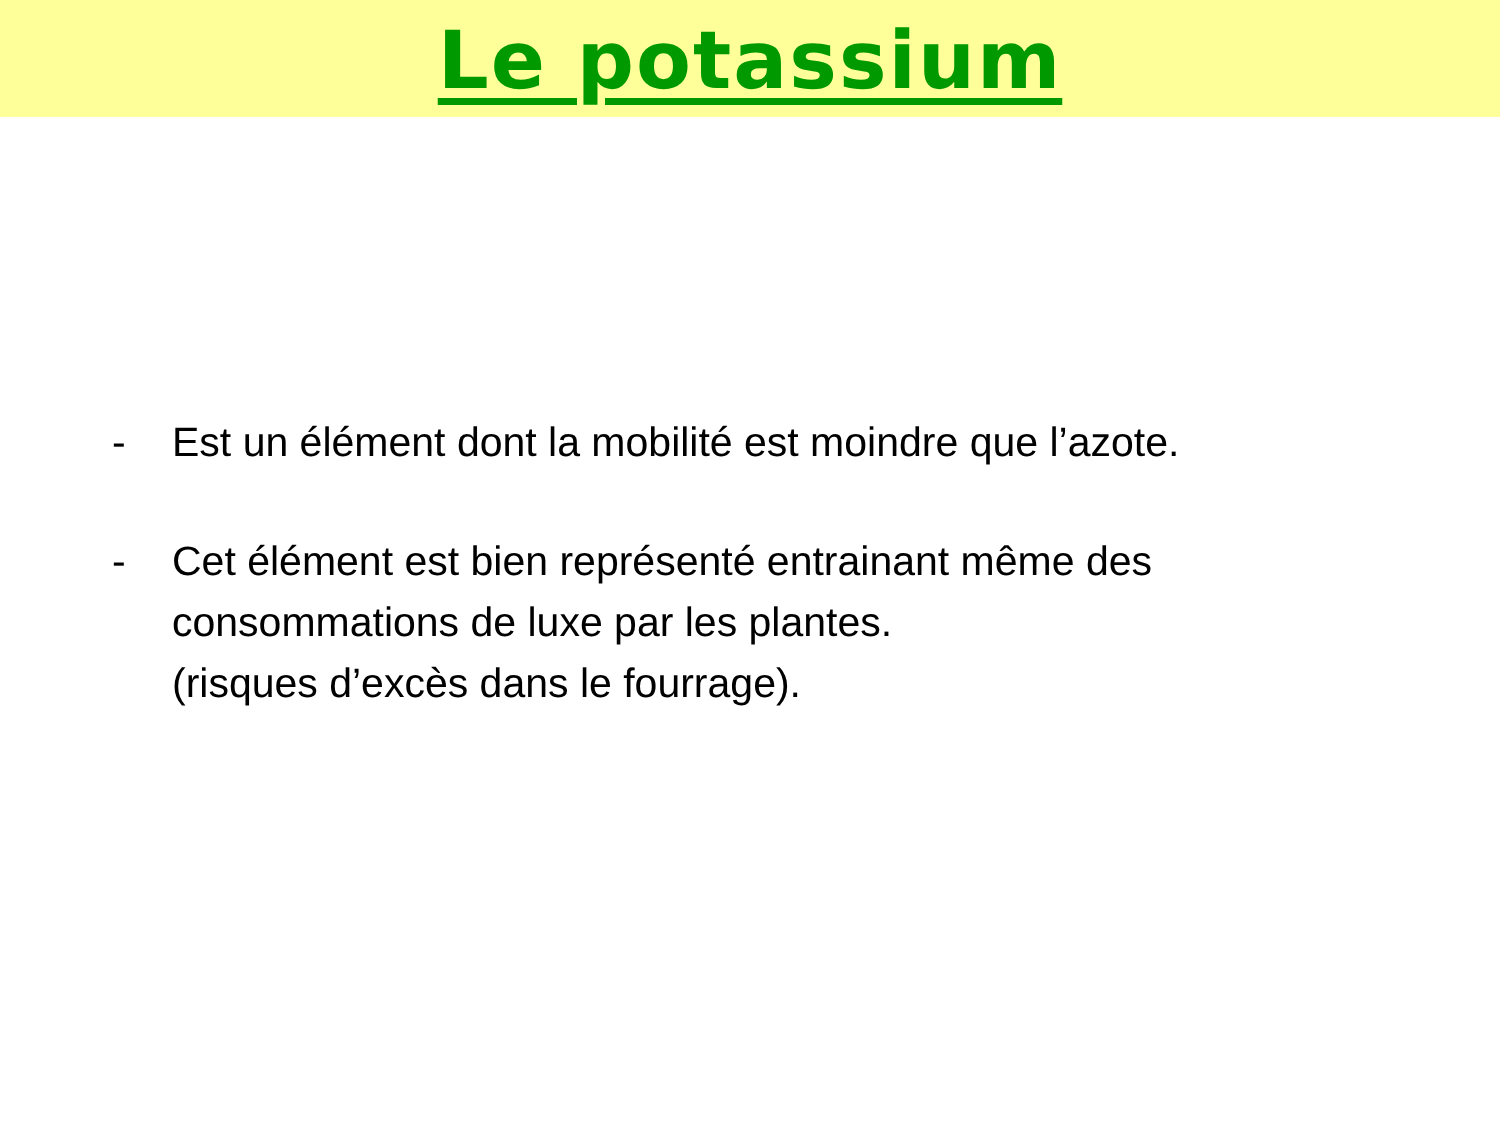Le potassium
- Est un élément dont la mobilité est moindre que l’azote.
- Cet élément est bien représenté entrainant même des consommations de luxe par les plantes.
(risques d’excès dans le fourrage).